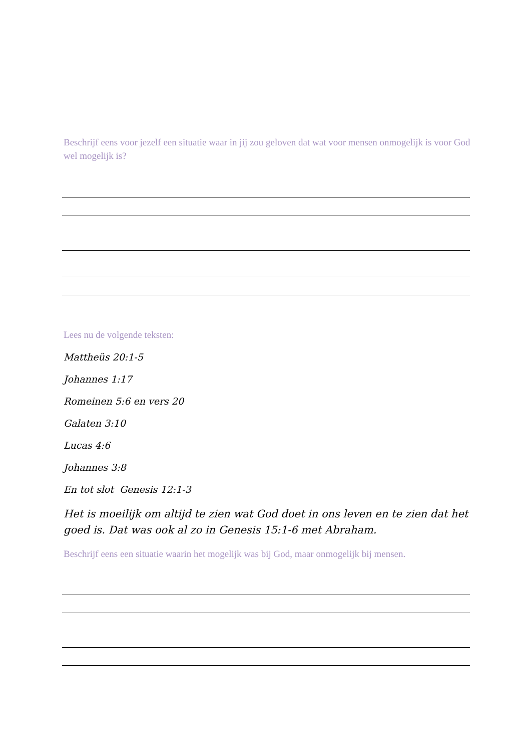Beschrijf eens voor jezelf een situatie waar in jij zou geloven dat wat voor mensen onmogelijk is voor God wel mogelijk is?
Lees nu de volgende teksten:
Mattheüs 20:1-5
Johannes 1:17
Romeinen 5:6 en vers 20
Galaten 3:10
Lucas 4:6
Johannes 3:8
En tot slot Genesis 12:1-3
Het is moeilijk om altijd te zien wat God doet in ons leven en te zien dat het goed is. Dat was ook al zo in Genesis 15:1-6 met Abraham.
Beschrijf eens een situatie waarin het mogelijk was bij God, maar onmogelijk bij mensen.